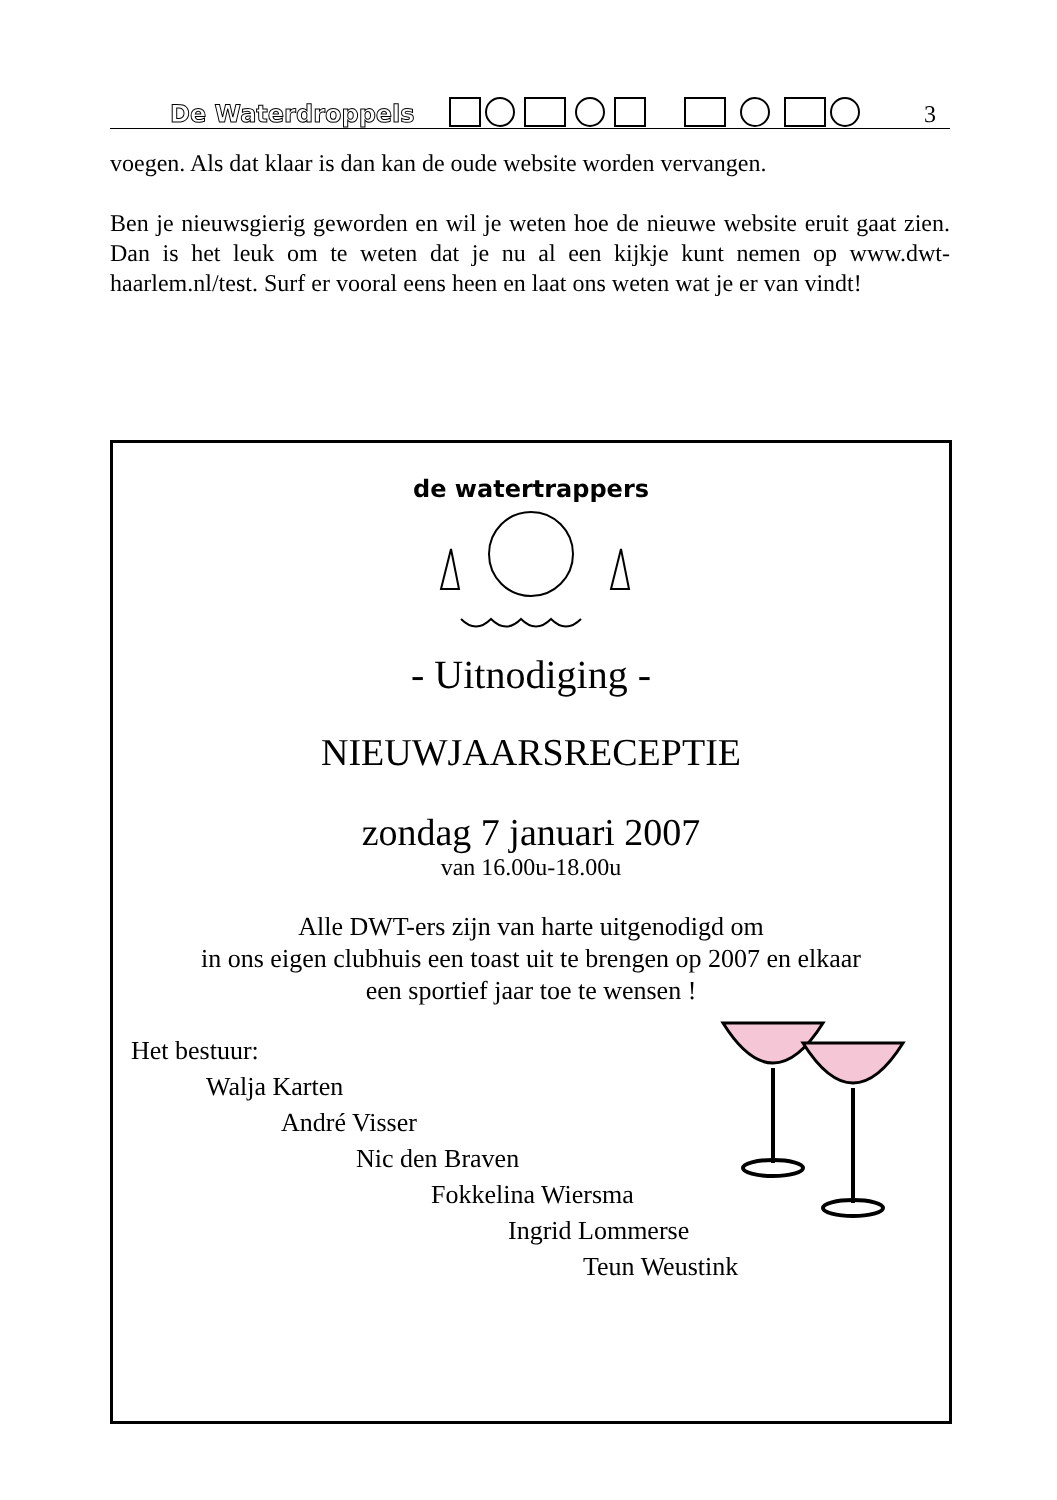De Waterdroppels 3
voegen. Als dat klaar is dan kan de oude website worden vervangen.
Ben je nieuwsgierig geworden en wil je weten hoe de nieuwe website eruit gaat zien. Dan is het leuk om te weten dat je nu al een kijkje kunt nemen op www.dwt-haarlem.nl/test. Surf er vooral eens heen en laat ons weten wat je er van vindt!
de watertrappers
- Uitnodiging -
NIEUWJAARSRECEPTIE
zondag 7 januari 2007
van 16.00u-18.00u
Alle DWT-ers zijn van harte uitgenodigd om
in ons eigen clubhuis een toast uit te brengen op 2007 en elkaar
een sportief jaar toe te wensen !
Het bestuur:
Walja Karten
André Visser
Nic den Braven
Fokkelina Wiersma
Ingrid Lommerse
Teun Weustink